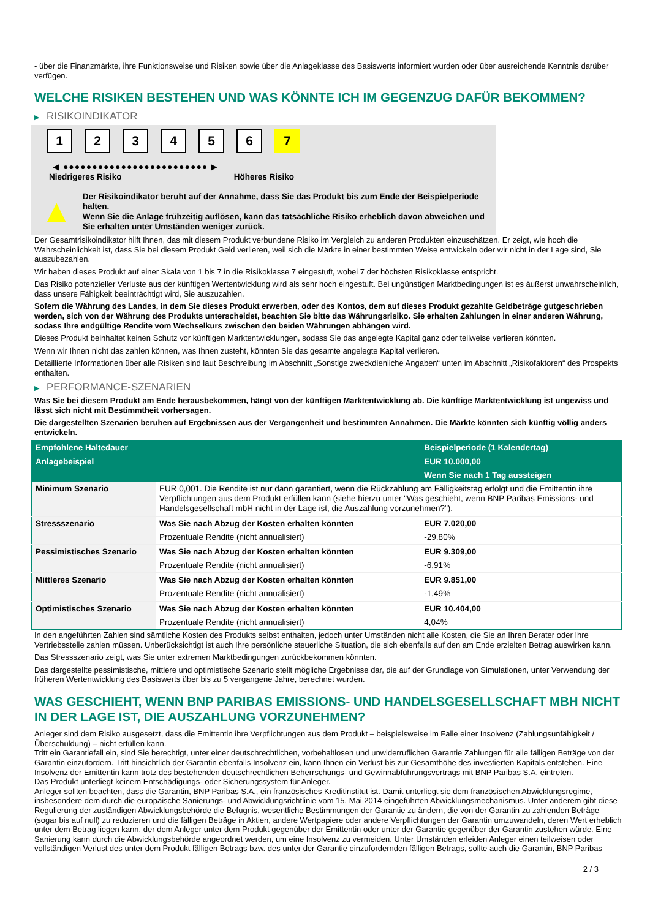- über die Finanzmärkte, ihre Funktionsweise und Risiken sowie über die Anlageklasse des Basiswerts informiert wurden oder über ausreichende Kenntnis darüber verfügen.
WELCHE RISIKEN BESTEHEN UND WAS KÖNNTE ICH IM GEGENZUG DAFÜR BEKOMMEN?
▶ RISIKOINDIKATOR
1 2 3 4 5 6 7
◀ ●●●●●●●●●●●●●●●●●●●●●●●●● ▶
Niedrigeres Risiko Höheres Risiko
▲
Der Risikoindikator beruht auf der Annahme, dass Sie das Produkt bis zum Ende der Beispielperiode halten.
Wenn Sie die Anlage frühzeitig auflösen, kann das tatsächliche Risiko erheblich davon abweichen und Sie erhalten unter Umständen weniger zurück.
Der Gesamtrisikoindikator hilft Ihnen, das mit diesem Produkt verbundene Risiko im Vergleich zu anderen Produkten einzuschätzen. Er zeigt, wie hoch die Wahrscheinlichkeit ist, dass Sie bei diesem Produkt Geld verlieren, weil sich die Märkte in einer bestimmten Weise entwickeln oder wir nicht in der Lage sind, Sie auszubezahlen.
Wir haben dieses Produkt auf einer Skala von 1 bis 7 in die Risikoklasse 7 eingestuft, wobei 7 der höchsten Risikoklasse entspricht.
Das Risiko potenzieller Verluste aus der künftigen Wertentwicklung wird als sehr hoch eingestuft. Bei ungünstigen Marktbedingungen ist es äußerst unwahrscheinlich, dass unsere Fähigkeit beeinträchtigt wird, Sie auszuzahlen.
Sofern die Währung des Landes, in dem Sie dieses Produkt erwerben, oder des Kontos, dem auf dieses Produkt gezahlte Geldbeträge gutgeschrieben werden, sich von der Währung des Produkts unterscheidet, beachten Sie bitte das Währungsrisiko. Sie erhalten Zahlungen in einer anderen Währung, sodass Ihre endgültige Rendite vom Wechselkurs zwischen den beiden Währungen abhängen wird.
Dieses Produkt beinhaltet keinen Schutz vor künftigen Marktentwicklungen, sodass Sie das angelegte Kapital ganz oder teilweise verlieren könnten.
Wenn wir Ihnen nicht das zahlen können, was Ihnen zusteht, könnten Sie das gesamte angelegte Kapital verlieren.
Detaillierte Informationen über alle Risiken sind laut Beschreibung im Abschnitt „Sonstige zweckdienliche Angaben“ unten im Abschnitt „Risikofaktoren“ des Prospekts enthalten.
▶ PERFORMANCE-SZENARIEN
Was Sie bei diesem Produkt am Ende herausbekommen, hängt von der künftigen Marktentwicklung ab. Die künftige Marktentwicklung ist ungewiss und lässt sich nicht mit Bestimmtheit vorhersagen.
Die dargestellten Szenarien beruhen auf Ergebnissen aus der Vergangenheit und bestimmten Annahmen. Die Märkte könnten sich künftig völlig anders entwickeln.
| Empfohlene Haltedauer | | Beispielperiode (1 Kalendertag) |
| --- | --- | --- |
| Anlagebeispiel | | EUR 10.000,00 |
| | | Wenn Sie nach 1 Tag aussteigen |
| Minimum Szenario | EUR 0,001. Die Rendite ist nur dann garantiert, wenn die Rückzahlung am Fälligkeitstag erfolgt und die Emittentin ihre Verpflichtungen aus dem Produkt erfüllen kann (siehe hierzu unter "Was geschieht, wenn BNP Paribas Emissions- und Handelsgesellschaft mbH nicht in der Lage ist, die Auszahlung vorzunehmen?"). | |
| Stressszenario | Was Sie nach Abzug der Kosten erhalten könnten | EUR 7.020,00 |
| | Prozentuale Rendite (nicht annualisiert) | -29,80% |
| Pessimistisches Szenario | Was Sie nach Abzug der Kosten erhalten könnten | EUR 9.309,00 |
| | Prozentuale Rendite (nicht annualisiert) | -6,91% |
| Mittleres Szenario | Was Sie nach Abzug der Kosten erhalten könnten | EUR 9.851,00 |
| | Prozentuale Rendite (nicht annualisiert) | -1,49% |
| Optimistisches Szenario | Was Sie nach Abzug der Kosten erhalten könnten | EUR 10.404,00 |
| | Prozentuale Rendite (nicht annualisiert) | 4,04% |
In den angeführten Zahlen sind sämtliche Kosten des Produkts selbst enthalten, jedoch unter Umständen nicht alle Kosten, die Sie an Ihren Berater oder Ihre Vertriebsstelle zahlen müssen. Unberücksichtigt ist auch Ihre persönliche steuerliche Situation, die sich ebenfalls auf den am Ende erzielten Betrag auswirken kann.
Das Stressszenario zeigt, was Sie unter extremen Marktbedingungen zurückbekommen könnten.
Das dargestellte pessimistische, mittlere und optimistische Szenario stellt mögliche Ergebnisse dar, die auf der Grundlage von Simulationen, unter Verwendung der früheren Wertentwicklung des Basiswerts über bis zu 5 vergangene Jahre, berechnet wurden.
WAS GESCHIEHT, WENN BNP PARIBAS EMISSIONS- UND HANDELSGESELLSCHAFT MBH NICHT IN DER LAGE IST, DIE AUSZAHLUNG VORZUNEHMEN?
Anleger sind dem Risiko ausgesetzt, dass die Emittentin ihre Verpflichtungen aus dem Produkt – beispielsweise im Falle einer Insolvenz (Zahlungsunfähigkeit / Überschuldung) – nicht erfüllen kann.
Tritt ein Garantiefall ein, sind Sie berechtigt, unter einer deutschrechtlichen, vorbehaltlosen und unwiderruflichen Garantie Zahlungen für alle fälligen Beträge von der Garantin einzufordern. Tritt hinsichtlich der Garantin ebenfalls Insolvenz ein, kann Ihnen ein Verlust bis zur Gesamthöhe des investierten Kapitals entstehen. Eine Insolvenz der Emittentin kann trotz des bestehenden deutschrechtlichen Beherrschungs- und Gewinnabführungsvertrags mit BNP Paribas S.A. eintreten.
Das Produkt unterliegt keinem Entschädigungs- oder Sicherungssystem für Anleger.
Anleger sollten beachten, dass die Garantin, BNP Paribas S.A., ein französisches Kreditinstitut ist. Damit unterliegt sie dem französischen Abwicklungsregime, insbesondere dem durch die europäische Sanierungs- und Abwicklungsrichtlinie vom 15. Mai 2014 eingeführten Abwicklungsmechanismus. Unter anderem gibt diese Regulierung der zuständigen Abwicklungsbehörde die Befugnis, wesentliche Bestimmungen der Garantie zu ändern, die von der Garantin zu zahlenden Beträge (sogar bis auf null) zu reduzieren und die fälligen Beträge in Aktien, andere Wertpapiere oder andere Verpflichtungen der Garantin umzuwandeln, deren Wert erheblich unter dem Betrag liegen kann, der dem Anleger unter dem Produkt gegenüber der Emittentin oder unter der Garantie gegenüber der Garantin zustehen würde. Eine Sanierung kann durch die Abwicklungsbehörde angeordnet werden, um eine Insolvenz zu vermeiden. Unter Umständen erleiden Anleger einen teilweisen oder vollständigen Verlust des unter dem Produkt fälligen Betrags bzw. des unter der Garantie einzufordernden fälligen Betrags, sollte auch die Garantin, BNP Paribas
2 / 3